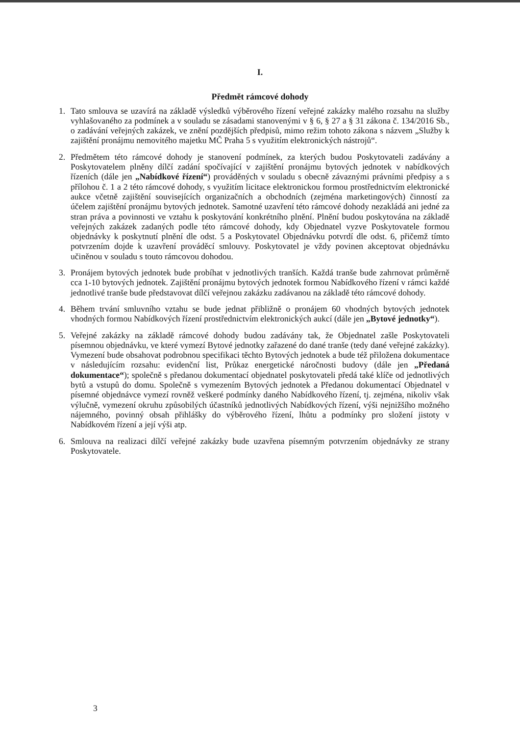I.
Předmět rámcové dohody
1. Tato smlouva se uzavírá na základě výsledků výběrového řízení veřejné zakázky malého rozsahu na služby vyhlašovaného za podmínek a v souladu se zásadami stanovenými v § 6, § 27 a § 31 zákona č. 134/2016 Sb., o zadávání veřejných zakázek, ve znění pozdějších předpisů, mimo režim tohoto zákona s názvem „Služby k zajištění pronájmu nemovitého majetku MČ Praha 5 s využitím elektronických nástrojů“.
2. Předmětem této rámcové dohody je stanovení podmínek, za kterých budou Poskytovateli zadávány a Poskytovatelem plněny dílčí zadání spočívající v zajištění pronájmu bytových jednotek v nabídkových řízeních (dále jen „Nabídkové řízení“) prováděných v souladu s obecně závaznými právními předpisy a s přílohou č. 1 a 2 této rámcové dohody, s využitím licitace elektronickou formou prostřednictvím elektronické aukce včetně zajištění souvisejících organizačních a obchodních (zejména marketingových) činností za účelem zajištění pronájmu bytových jednotek. Samotné uzavření této rámcové dohody nezakládá ani jedné za stran práva a povinnosti ve vztahu k poskytování konkrétního plnění. Plnění budou poskytována na základě veřejných zakázek zadaných podle této rámcové dohody, kdy Objednatel vyzve Poskytovatele formou objednávky k poskytnutí plnění dle odst. 5 a Poskytovatel Objednávku potvrdí dle odst. 6, přičemž tímto potvrzením dojde k uzavření prováděcí smlouvy. Poskytovatel je vždy povinen akceptovat objednávku učiněnou v souladu s touto rámcovou dohodou.
3. Pronájem bytových jednotek bude probíhat v jednotlivých tranších. Každá tranše bude zahrnovat průměrně cca 1-10 bytových jednotek. Zajištění pronájmu bytových jednotek formou Nabídkového řízení v rámci každé jednotlivé tranše bude představovat dílčí veřejnou zakázku zadávanou na základě této rámcové dohody.
4. Během trvání smluvního vztahu se bude jednat přibližně o pronájem 60 vhodných bytových jednotek vhodných formou Nabídkových řízení prostřednictvím elektronických aukcí (dále jen „Bytové jednotky“).
5. Veřejné zakázky na základě rámcové dohody budou zadávány tak, že Objednatel zašle Poskytovateli písemnou objednávku, ve které vymezí Bytové jednotky zařazené do dané tranše (tedy dané veřejné zakázky). Vymezení bude obsahovat podrobnou specifikaci těchto Bytových jednotek a bude též přiložena dokumentace v následujícím rozsahu: evidenční list, Průkaz energetické náročnosti budovy (dále jen „Předaná dokumentace“); společně s předanou dokumentací objednatel poskytovateli předá také klíče od jednotlivých bytů a vstupů do domu. Společně s vymezením Bytových jednotek a Předanou dokumentací Objednatel v písemné objednávce vymezí rovněž veškeré podmínky daného Nabídkového řízení, tj. zejména, nikoliv však výlučně, vymezení okruhu způsobilých účastníků jednotlivých Nabídkových řízení, výši nejnižšího možného nájemného, povinný obsah přihlášky do výběrového řízení, lhůtu a podmínky pro složení jistoty v Nabídkovém řízení a její výši atp.
6. Smlouva na realizaci dílčí veřejné zakázky bude uzavřena písemným potvrzením objednávky ze strany Poskytovatele.
3